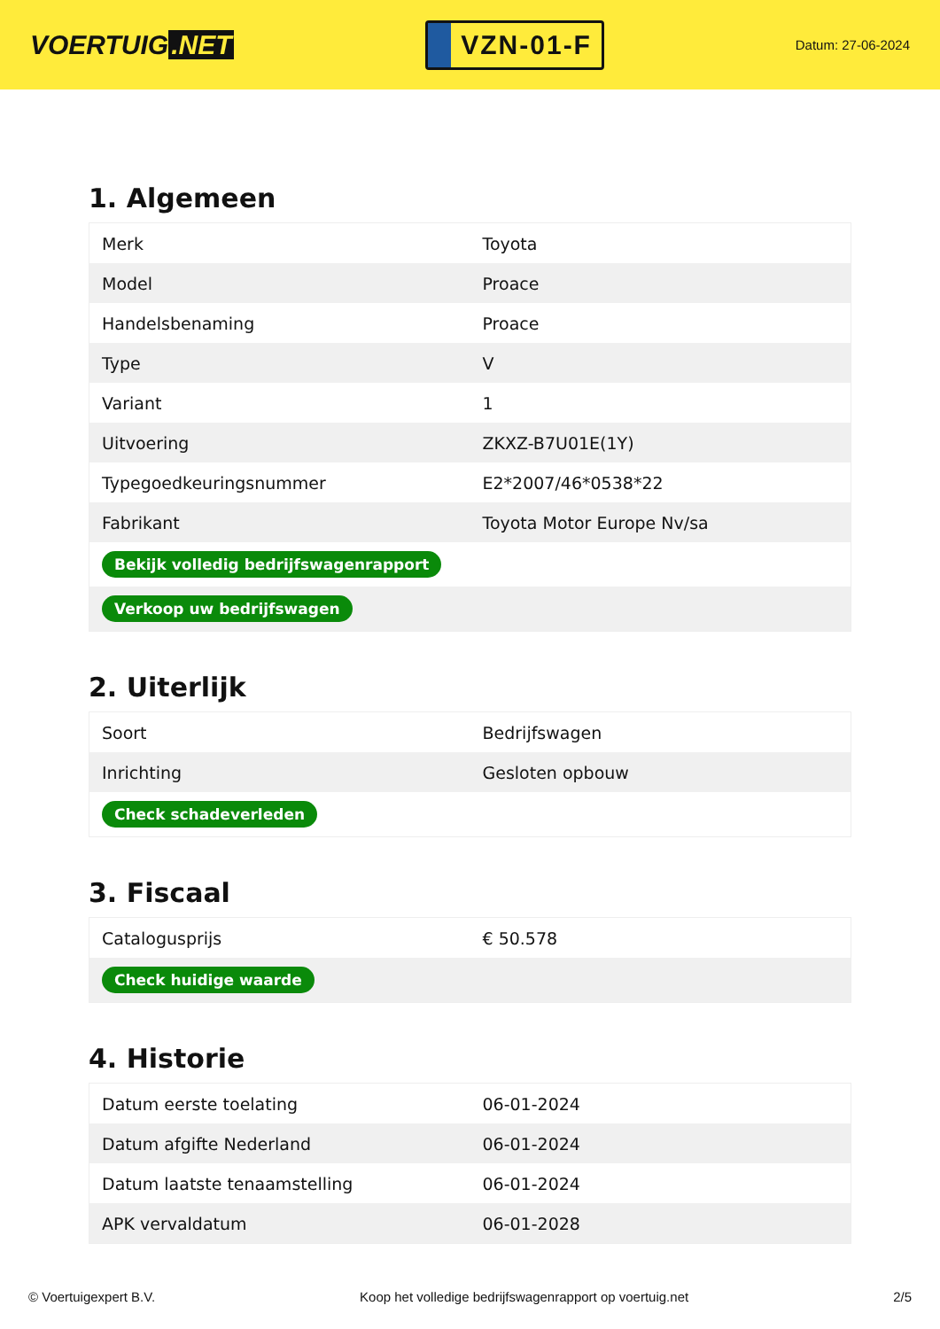VOERTUIG.NET
VZN-01-F
Datum: 27-06-2024
1. Algemeen
| Merk | Toyota |
| Model | Proace |
| Handelsbenaming | Proace |
| Type | V |
| Variant | 1 |
| Uitvoering | ZKXZ-B7U01E(1Y) |
| Typegoedkeuringsnummer | E2*2007/46*0538*22 |
| Fabrikant | Toyota Motor Europe Nv/sa |
| Bekijk volledig bedrijfswagenrapport | |
| Verkoop uw bedrijfswagen | |
2. Uiterlijk
| Soort | Bedrijfswagen |
| Inrichting | Gesloten opbouw |
| Check schadeverleden | |
3. Fiscaal
| Catalogusprijs | € 50.578 |
| Check huidige waarde | |
4. Historie
| Datum eerste toelating | 06-01-2024 |
| Datum afgifte Nederland | 06-01-2024 |
| Datum laatste tenaamstelling | 06-01-2024 |
| APK vervaldatum | 06-01-2028 |
© Voertuigexpert B.V. Koop het volledige bedrijfswagenrapport op voertuig.net 2/5